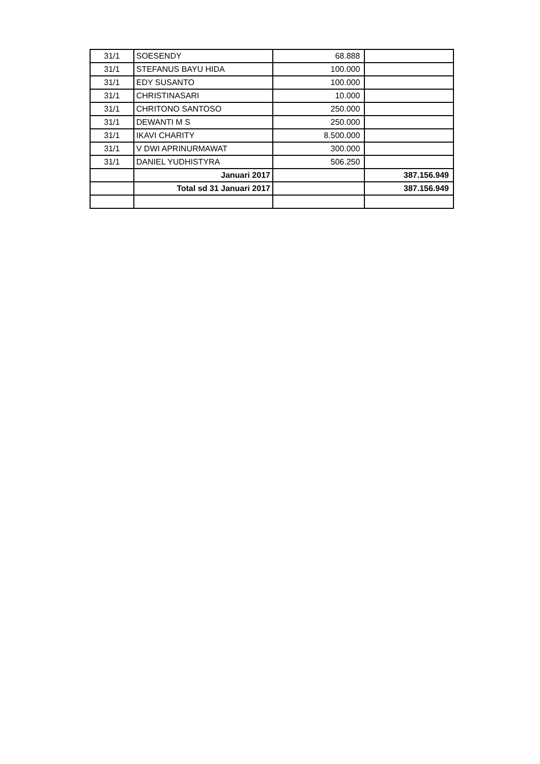| 31/1 | SOESENDY | 68.888 | |
| 31/1 | STEFANUS BAYU HIDA | 100.000 | |
| 31/1 | EDY SUSANTO | 100.000 | |
| 31/1 | CHRISTINASARI | 10.000 | |
| 31/1 | CHRITONO SANTOSO | 250.000 | |
| 31/1 | DEWANTI M S | 250.000 | |
| 31/1 | IKAVI CHARITY | 8.500.000 | |
| 31/1 | V DWI APRINURMAWAT | 300.000 | |
| 31/1 | DANIEL YUDHISTYRA | 506.250 | |
| | Januari 2017 | | 387.156.949 |
| | Total sd 31 Januari 2017 | | 387.156.949 |